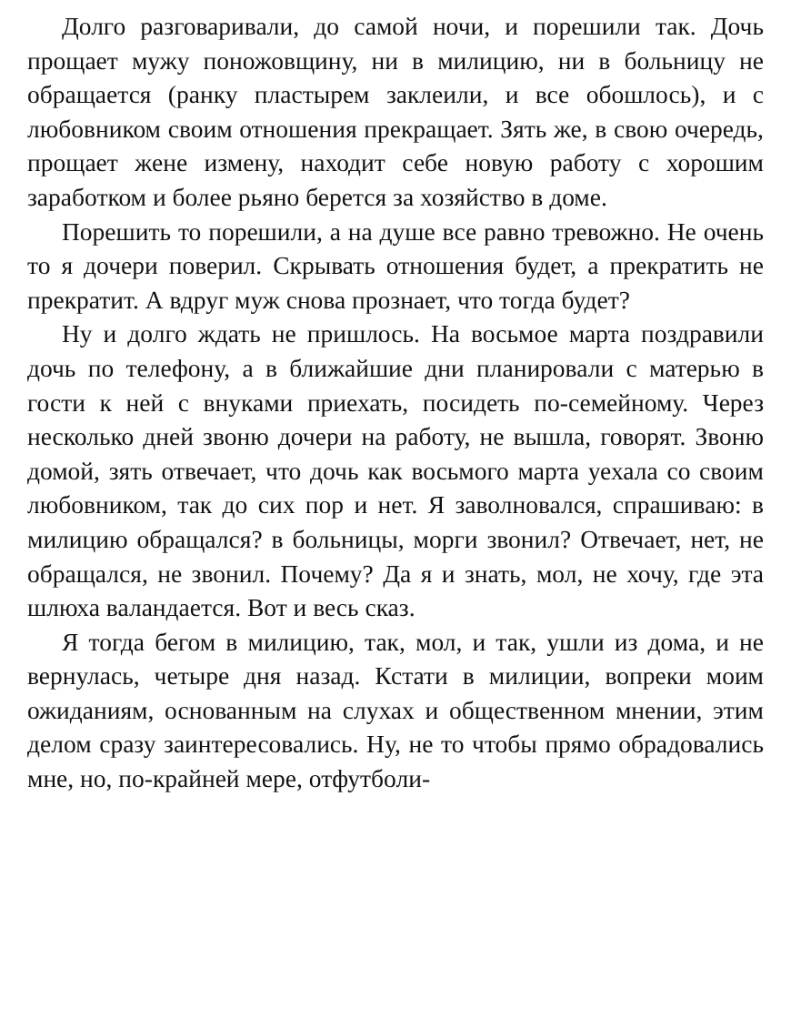Долго разговаривали, до самой ночи, и порешили так. Дочь прощает мужу поножовщину, ни в милицию, ни в больницу не обращается (ранку пластырем заклеили, и все обошлось), и с любовником своим отношения прекращает. Зять же, в свою очередь, прощает жене измену, находит себе новую работу с хорошим заработком и более рьяно берется за хозяйство в доме.
Порешить то порешили, а на душе все равно тревожно. Не очень то я дочери поверил. Скрывать отношения будет, а прекратить не прекратит. А вдруг муж снова прознает, что тогда будет?
Ну и долго ждать не пришлось. На восьмое марта поздравили дочь по телефону, а в ближайшие дни планировали с матерью в гости к ней с внуками приехать, посидеть по-семейному. Через несколько дней звоню дочери на работу, не вышла, говорят. Звоню домой, зять отвечает, что дочь как восьмого марта уехала со своим любовником, так до сих пор и нет. Я заволновался, спрашиваю: в милицию обращался? в больницы, морги звонил? Отвечает, нет, не обращался, не звонил. Почему? Да я и знать, мол, не хочу, где эта шлюха валандается. Вот и весь сказ.
Я тогда бегом в милицию, так, мол, и так, ушли из дома, и не вернулась, четыре дня назад. Кстати в милиции, вопреки моим ожиданиям, основанным на слухах и общественном мнении, этим делом сразу заинтересовались. Ну, не то чтобы прямо обрадовались мне, но, по-крайней мере, отфутболи-